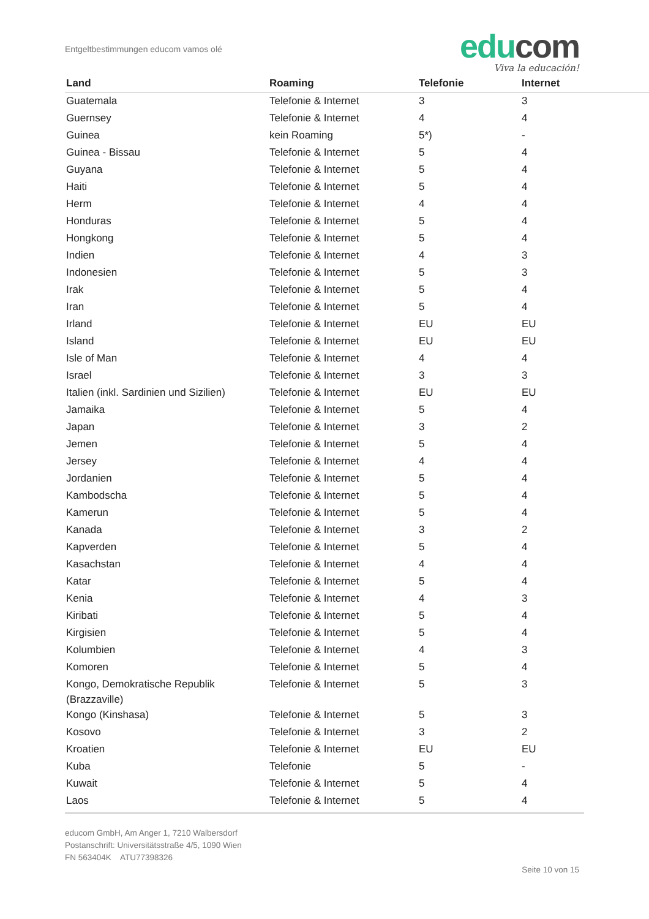Entgeltbestimmungen educom vamos olé
educom
Viva la educación!
| Land | Roaming | Telefonie | Internet |
| --- | --- | --- | --- |
| Guatemala | Telefonie & Internet | 3 | 3 |
| Guernsey | Telefonie & Internet | 4 | 4 |
| Guinea | kein Roaming | 5*) | - |
| Guinea - Bissau | Telefonie & Internet | 5 | 4 |
| Guyana | Telefonie & Internet | 5 | 4 |
| Haiti | Telefonie & Internet | 5 | 4 |
| Herm | Telefonie & Internet | 4 | 4 |
| Honduras | Telefonie & Internet | 5 | 4 |
| Hongkong | Telefonie & Internet | 5 | 4 |
| Indien | Telefonie & Internet | 4 | 3 |
| Indonesien | Telefonie & Internet | 5 | 3 |
| Irak | Telefonie & Internet | 5 | 4 |
| Iran | Telefonie & Internet | 5 | 4 |
| Irland | Telefonie & Internet | EU | EU |
| Island | Telefonie & Internet | EU | EU |
| Isle of Man | Telefonie & Internet | 4 | 4 |
| Israel | Telefonie & Internet | 3 | 3 |
| Italien (inkl. Sardinien und Sizilien) | Telefonie & Internet | EU | EU |
| Jamaika | Telefonie & Internet | 5 | 4 |
| Japan | Telefonie & Internet | 3 | 2 |
| Jemen | Telefonie & Internet | 5 | 4 |
| Jersey | Telefonie & Internet | 4 | 4 |
| Jordanien | Telefonie & Internet | 5 | 4 |
| Kambodscha | Telefonie & Internet | 5 | 4 |
| Kamerun | Telefonie & Internet | 5 | 4 |
| Kanada | Telefonie & Internet | 3 | 2 |
| Kapverden | Telefonie & Internet | 5 | 4 |
| Kasachstan | Telefonie & Internet | 4 | 4 |
| Katar | Telefonie & Internet | 5 | 4 |
| Kenia | Telefonie & Internet | 4 | 3 |
| Kiribati | Telefonie & Internet | 5 | 4 |
| Kirgisien | Telefonie & Internet | 5 | 4 |
| Kolumbien | Telefonie & Internet | 4 | 3 |
| Komoren | Telefonie & Internet | 5 | 4 |
| Kongo, Demokratische Republik (Brazzaville) | Telefonie & Internet | 5 | 3 |
| Kongo (Kinshasa) | Telefonie & Internet | 5 | 3 |
| Kosovo | Telefonie & Internet | 3 | 2 |
| Kroatien | Telefonie & Internet | EU | EU |
| Kuba | Telefonie | 5 | - |
| Kuwait | Telefonie & Internet | 5 | 4 |
| Laos | Telefonie & Internet | 5 | 4 |
educom GmbH, Am Anger 1, 7210 Walbersdorf
Postanschrift: Universitätsstraße 4/5, 1090 Wien
FN 563404K ATU77398326
Seite 10 von 15